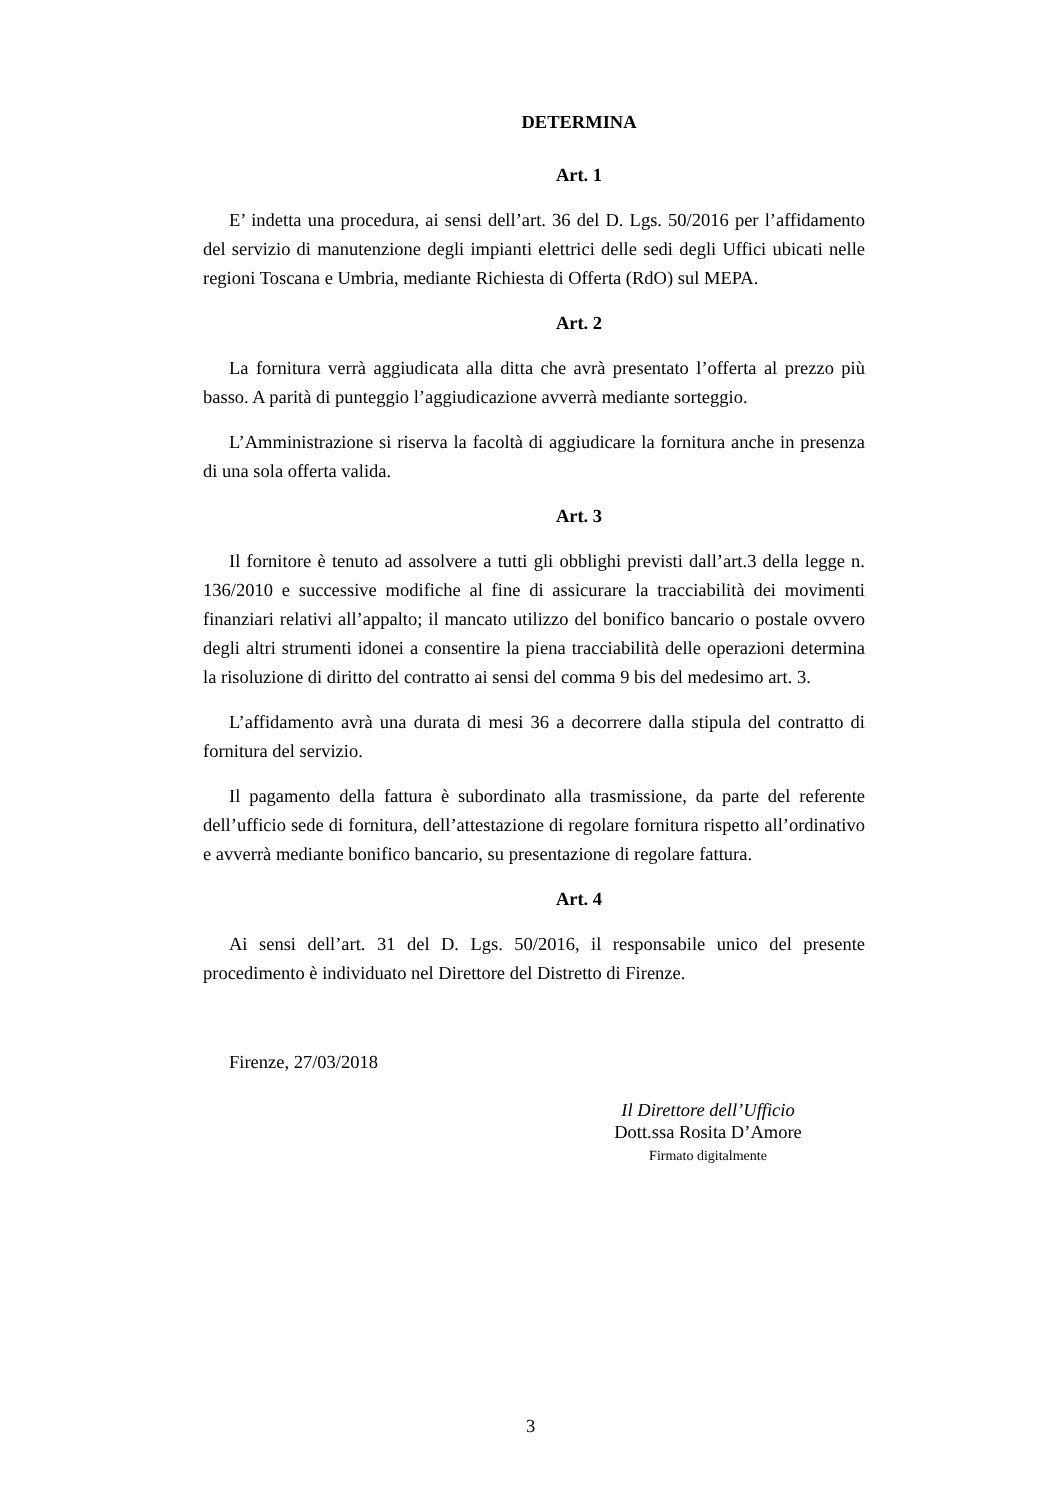DETERMINA
Art. 1
E’ indetta una procedura, ai sensi dell’art. 36 del D. Lgs. 50/2016 per l’affidamento del servizio di manutenzione degli impianti elettrici delle sedi degli Uffici ubicati nelle regioni Toscana e Umbria, mediante Richiesta di Offerta (RdO) sul MEPA.
Art. 2
La fornitura verrà aggiudicata alla ditta che avrà presentato l’offerta al prezzo più basso. A parità di punteggio l’aggiudicazione avverrà mediante sorteggio.
L’Amministrazione si riserva la facoltà di aggiudicare la fornitura anche in presenza di una sola offerta valida.
Art. 3
Il fornitore è tenuto ad assolvere a tutti gli obblighi previsti dall’art.3 della legge n. 136/2010 e successive modifiche al fine di assicurare la tracciabilità dei movimenti finanziari relativi all’appalto; il mancato utilizzo del bonifico bancario o postale ovvero degli altri strumenti idonei a consentire la piena tracciabilità delle operazioni determina la risoluzione di diritto del contratto ai sensi del comma 9 bis del medesimo art. 3.
L’affidamento avrà una durata di mesi 36 a decorrere dalla stipula del contratto di fornitura del servizio.
Il pagamento della fattura è subordinato alla trasmissione, da parte del referente dell’ufficio sede di fornitura, dell’attestazione di regolare fornitura rispetto all’ordinativo e avverrà mediante bonifico bancario, su presentazione di regolare fattura.
Art. 4
Ai sensi dell’art. 31 del D. Lgs. 50/2016, il responsabile unico del presente procedimento è individuato nel Direttore del Distretto di Firenze.
Firenze, 27/03/2018
Il Direttore dell’Ufficio
Dott.ssa Rosita D’Amore
Firmato digitalmente
3